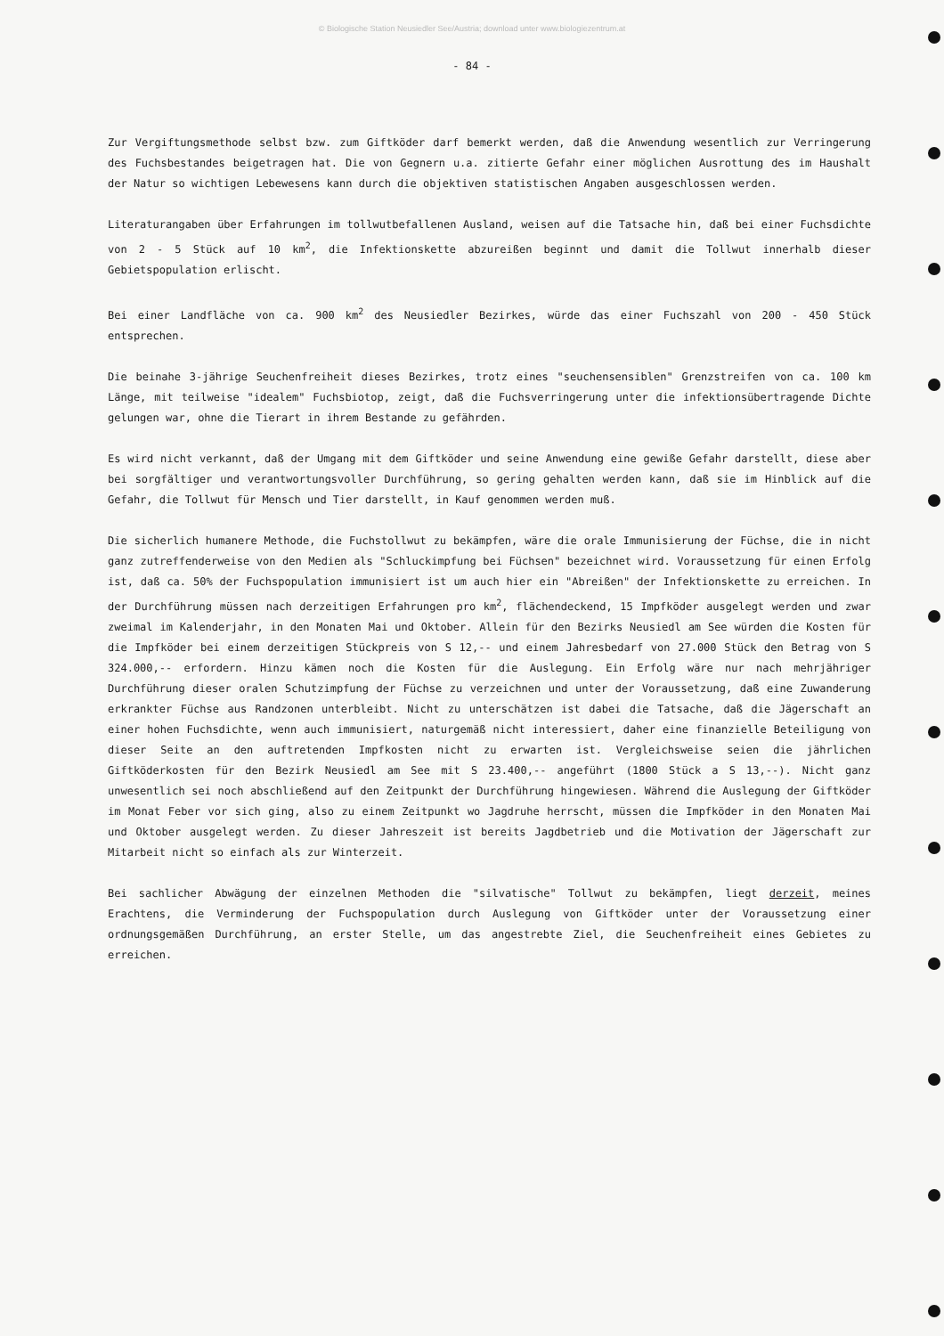© Biologische Station Neusiedler See/Austria; download unter www.biologiezentrum.at
- 84 -
Zur Vergiftungsmethode selbst bzw. zum Giftköder darf bemerkt werden, daß die Anwendung wesentlich zur Verringerung des Fuchsbestandes beigetragen hat. Die von Gegnern u.a. zitierte Gefahr einer möglichen Ausrottung des im Haushalt der Natur so wichtigen Lebewesens kann durch die objektiven statistischen Angaben ausgeschlossen werden.
Literaturangaben über Erfahrungen im tollwutbefallenen Ausland, weisen auf die Tatsache hin, daß bei einer Fuchsdichte von 2 - 5 Stück auf 10 km<sup>2</sup>, die Infektionskette abzureißen beginnt und damit die Tollwut innerhalb dieser Gebietspopulation erlischt.
Bei einer Landfläche von ca. 900 km<sup>2</sup> des Neusiedler Bezirkes, würde das einer Fuchszahl von 200 - 450 Stück entsprechen.
Die beinahe 3-jährige Seuchenfreiheit dieses Bezirkes, trotz eines "seuchensensiblen" Grenzstreifen von ca. 100 km Länge, mit teilweise "idealem" Fuchsbiotop, zeigt, daß die Fuchsverringerung unter die infektionsübertragende Dichte gelungen war, ohne die Tierart in ihrem Bestande zu gefährden.
Es wird nicht verkannt, daß der Umgang mit dem Giftköder und seine Anwendung eine gewiße Gefahr darstellt, diese aber bei sorgfältiger und verantwortungsvoller Durchführung, so gering gehalten werden kann, daß sie im Hinblick auf die Gefahr, die Tollwut für Mensch und Tier darstellt, in Kauf genommen werden muß.
Die sicherlich humanere Methode, die Fuchstollwut zu bekämpfen, wäre die orale Immunisierung der Füchse, die in nicht ganz zutreffenderweise von den Medien als "Schluckimpfung bei Füchsen" bezeichnet wird. Voraussetzung für einen Erfolg ist, daß ca. 50% der Fuchspopulation immunisiert ist um auch hier ein "Abreißen" der Infektionskette zu erreichen. In der Durchführung müssen nach derzeitigen Erfahrungen pro km<sup>2</sup>, flächendeckend, 15 Impfköder ausgelegt werden und zwar zweimal im Kalenderjahr, in den Monaten Mai und Oktober. Allein für den Bezirks Neusiedl am See würden die Kosten für die Impfköder bei einem derzeitigen Stückpreis von S 12,-- und einem Jahresbedarf von 27.000 Stück den Betrag von S 324.000,-- erfordern. Hinzu kämen noch die Kosten für die Auslegung. Ein Erfolg wäre nur nach mehrjähriger Durchführung dieser oralen Schutzimpfung der Füchse zu verzeichnen und unter der Voraussetzung, daß eine Zuwanderung erkrankter Füchse aus Randzonen unterbleibt. Nicht zu unterschätzen ist dabei die Tatsache, daß die Jägerschaft an einer hohen Fuchsdichte, wenn auch immunisiert, naturgemäß nicht interessiert, daher eine finanzielle Beteiligung von dieser Seite an den auftretenden Impfkosten nicht zu erwarten ist. Vergleichsweise seien die jährlichen Giftköderkosten für den Bezirk Neusiedl am See mit S 23.400,-- angeführt (1800 Stück a S 13,--). Nicht ganz unwesentlich sei noch abschließend auf den Zeitpunkt der Durchführung hingewiesen. Während die Auslegung der Giftköder im Monat Feber vor sich ging, also zu einem Zeitpunkt wo Jagdruhe herrscht, müssen die Impfköder in den Monaten Mai und Oktober ausgelegt werden. Zu dieser Jahreszeit ist bereits Jagdbetrieb und die Motivation der Jägerschaft zur Mitarbeit nicht so einfach als zur Winterzeit.
Bei sachlicher Abwägung der einzelnen Methoden die "silvatische" Tollwut zu bekämpfen, liegt derzeit, meines Erachtens, die Verminderung der Fuchspopulation durch Auslegung von Giftköder unter der Voraussetzung einer ordnungsgemäßen Durchführung, an erster Stelle, um das angestrebte Ziel, die Seuchenfreiheit eines Gebietes zu erreichen.